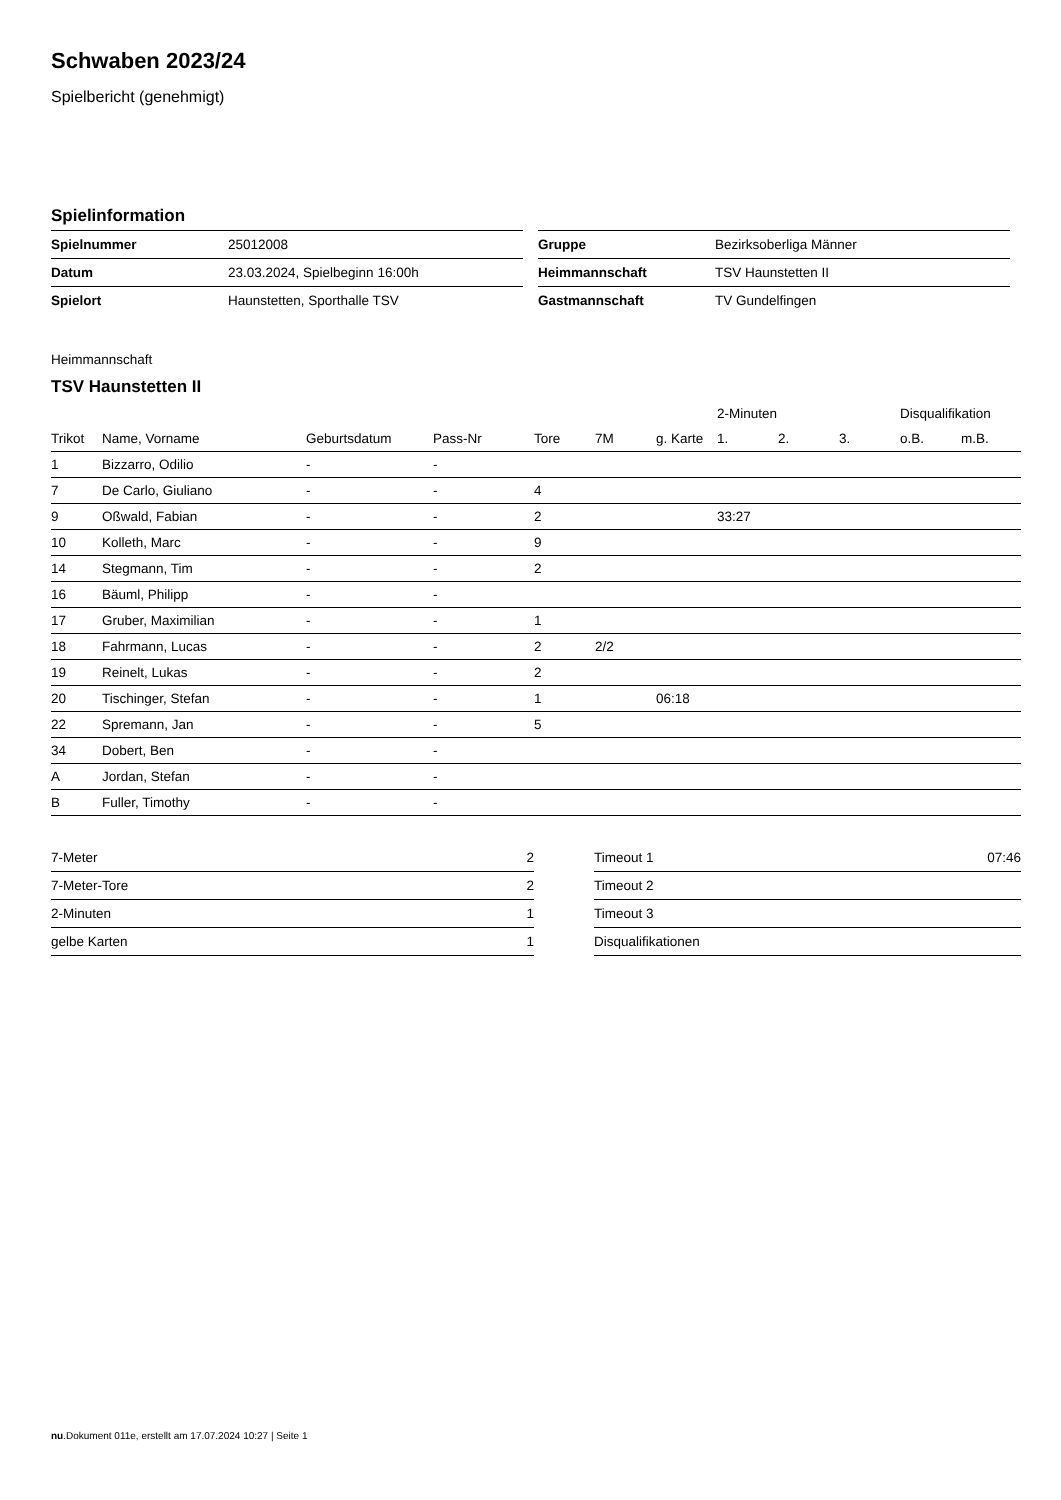Schwaben 2023/24
Spielbericht (genehmigt)
Spielinformation
| Spielnummer | 25012008 |
| Datum | 23.03.2024, Spielbeginn 16:00h |
| Spielort | Haunstetten, Sporthalle TSV |
| Gruppe | Bezirksoberliga Männer |
| Heimmannschaft | TSV Haunstetten II |
| Gastmannschaft | TV Gundelfingen |
Heimmannschaft
TSV Haunstetten II
| | | | | | | | 2-Minuten | | | Disqualifikation | |
| --- | --- | --- | --- | --- | --- | --- | --- | --- | --- | --- | --- |
| Trikot | Name, Vorname | Geburtsdatum | Pass-Nr | Tore | 7M | g. Karte | 1. | 2. | 3. | o.B. | m.B. |
| 1 | Bizzarro, Odilio | - | - | | | | | | | | |
| 7 | De Carlo, Giuliano | - | - | 4 | | | | | | | |
| 9 | Oßwald, Fabian | - | - | 2 | | | 33:27 | | | | |
| 10 | Kolleth, Marc | - | - | 9 | | | | | | | |
| 14 | Stegmann, Tim | - | - | 2 | | | | | | | |
| 16 | Bäuml, Philipp | - | - | | | | | | | | |
| 17 | Gruber, Maximilian | - | - | 1 | | | | | | | |
| 18 | Fahrmann, Lucas | - | - | 2 | 2/2 | | | | | | |
| 19 | Reinelt, Lukas | - | - | 2 | | | | | | | |
| 20 | Tischinger, Stefan | - | - | 1 | | 06:18 | | | | | |
| 22 | Spremann, Jan | - | - | 5 | | | | | | | |
| 34 | Dobert, Ben | - | - | | | | | | | | |
| A | Jordan, Stefan | - | - | | | | | | | | |
| B | Fuller, Timothy | - | - | | | | | | | | |
| 7-Meter | 2 |
| 7-Meter-Tore | 2 |
| 2-Minuten | 1 |
| gelbe Karten | 1 |
| Timeout 1 | 07:46 |
| Timeout 2 | |
| Timeout 3 | |
| Disqualifikationen | |
nu.Dokument 011e, erstellt am 17.07.2024 10:27 | Seite 1